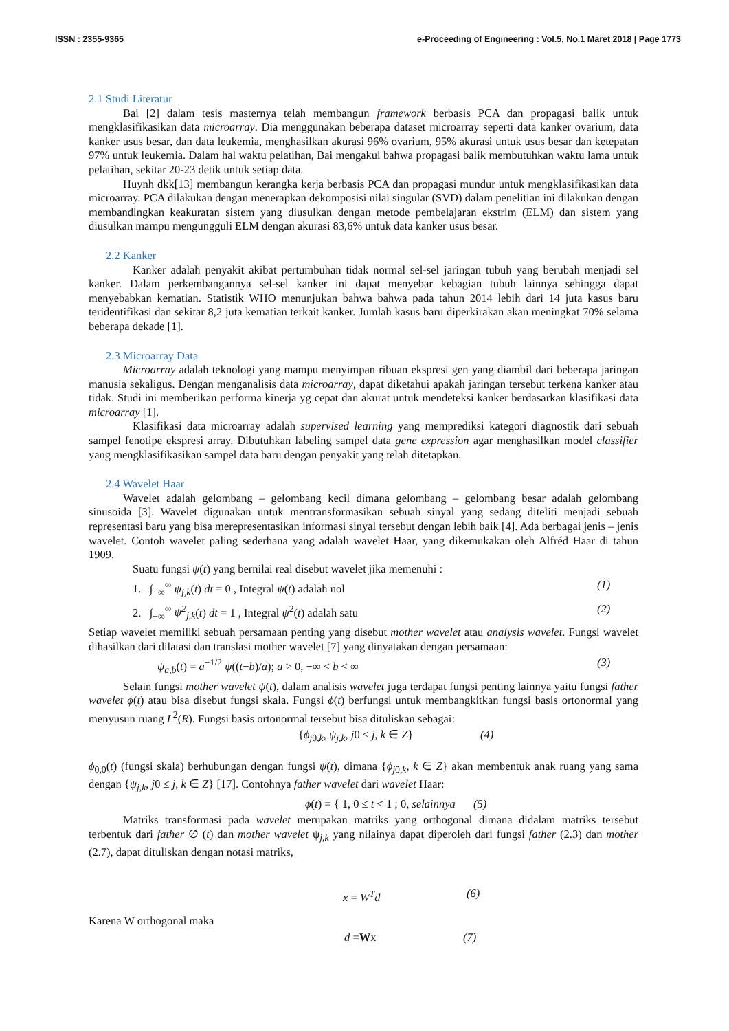ISSN : 2355-9365 e-Proceeding of Engineering : Vol.5, No.1 Maret 2018 | Page 1773
2.1 Studi Literatur
Bai [2] dalam tesis masternya telah membangun framework berbasis PCA dan propagasi balik untuk mengklasifikasikan data microarray. Dia menggunakan beberapa dataset microarray seperti data kanker ovarium, data kanker usus besar, dan data leukemia, menghasilkan akurasi 96% ovarium, 95% akurasi untuk usus besar dan ketepatan 97% untuk leukemia. Dalam hal waktu pelatihan, Bai mengakui bahwa propagasi balik membutuhkan waktu lama untuk pelatihan, sekitar 20-23 detik untuk setiap data.
Huynh dkk[13] membangun kerangka kerja berbasis PCA dan propagasi mundur untuk mengklasifikasikan data microarray. PCA dilakukan dengan menerapkan dekomposisi nilai singular (SVD) dalam penelitian ini dilakukan dengan membandingkan keakuratan sistem yang diusulkan dengan metode pembelajaran ekstrim (ELM) dan sistem yang diusulkan mampu mengungguli ELM dengan akurasi 83,6% untuk data kanker usus besar.
2.2 Kanker
Kanker adalah penyakit akibat pertumbuhan tidak normal sel-sel jaringan tubuh yang berubah menjadi sel kanker. Dalam perkembangannya sel-sel kanker ini dapat menyebar kebagian tubuh lainnya sehingga dapat menyebabkan kematian. Statistik WHO menunjukan bahwa bahwa pada tahun 2014 lebih dari 14 juta kasus baru teridentifikasi dan sekitar 8,2 juta kematian terkait kanker. Jumlah kasus baru diperkirakan akan meningkat 70% selama beberapa dekade [1].
2.3 Microarray Data
Microarray adalah teknologi yang mampu menyimpan ribuan ekspresi gen yang diambil dari beberapa jaringan manusia sekaligus. Dengan menganalisis data microarray, dapat diketahui apakah jaringan tersebut terkena kanker atau tidak. Studi ini memberikan performa kinerja yg cepat dan akurat untuk mendeteksi kanker berdasarkan klasifikasi data microarray [1].
Klasifikasi data microarray adalah supervised learning yang memprediksi kategori diagnostik dari sebuah sampel fenotipe ekspresi array. Dibutuhkan labeling sampel data gene expression agar menghasilkan model classifier yang mengklasifikasikan sampel data baru dengan penyakit yang telah ditetapkan.
2.4 Wavelet Haar
Wavelet adalah gelombang – gelombang kecil dimana gelombang – gelombang besar adalah gelombang sinusoida [3]. Wavelet digunakan untuk mentransformasikan sebuah sinyal yang sedang diteliti menjadi sebuah representasi baru yang bisa merepresentasikan informasi sinyal tersebut dengan lebih baik [4]. Ada berbagai jenis – jenis wavelet. Contoh wavelet paling sederhana yang adalah wavelet Haar, yang dikemukakan oleh Alfréd Haar di tahun 1909.
Suatu fungsi ψ(t) yang bernilai real disebut wavelet jika memenuhi :
1. ∫<sub>−∞</sub><sup>∞</sup> ψ<sub>j,k</sub>(t) dt = 0 , Integral ψ(t) adalah nol (1)
2. ∫<sub>−∞</sub><sup>∞</sup> ψ<sup>2</sup><sub>j,k</sub>(t) dt = 1 , Integral ψ<sup>2</sup>(t) adalah satu (2)
Setiap wavelet memiliki sebuah persamaan penting yang disebut mother wavelet atau analysis wavelet. Fungsi wavelet dihasilkan dari dilatasi dan translasi mother wavelet [7] yang dinyatakan dengan persamaan:
ψ<sub>a,b</sub>(t) = a<sup>−1/2</sup> ψ((t−b)/a); a > 0, −∞ < b < ∞ (3)
Selain fungsi mother wavelet ψ(t), dalam analisis wavelet juga terdapat fungsi penting lainnya yaitu fungsi father wavelet ϕ(t) atau bisa disebut fungsi skala. Fungsi ϕ(t) berfungsi untuk membangkitkan fungsi basis ortonormal yang menyusun ruang L<sup>2</sup>(R). Fungsi basis ortonormal tersebut bisa dituliskan sebagai:
{ϕ<sub>j0,k</sub>, ψ<sub>j,k</sub>, j0 ≤ j, k ∈ Z} (4)
ϕ<sub>0,0</sub>(t) (fungsi skala) berhubungan dengan fungsi ψ(t), dimana {ϕ<sub>j0,k</sub>, k ∈ Z} akan membentuk anak ruang yang sama dengan {ψ<sub>j,k</sub>, j0 ≤ j, k ∈ Z} [17]. Contohnya father wavelet dari wavelet Haar:
ϕ(t) = { 1, 0 ≤ t < 1 ; 0, selainnya (5)
Matriks transformasi pada wavelet merupakan matriks yang orthogonal dimana didalam matriks tersebut terbentuk dari father ∅ (t) dan mother wavelet ψ<sub>j,k</sub> yang nilainya dapat diperoleh dari fungsi father (2.3) dan mother (2.7), dapat dituliskan dengan notasi matriks,
x = W<sup>T</sup>d (6)
Karena W orthogonal maka
d =Wx (7)